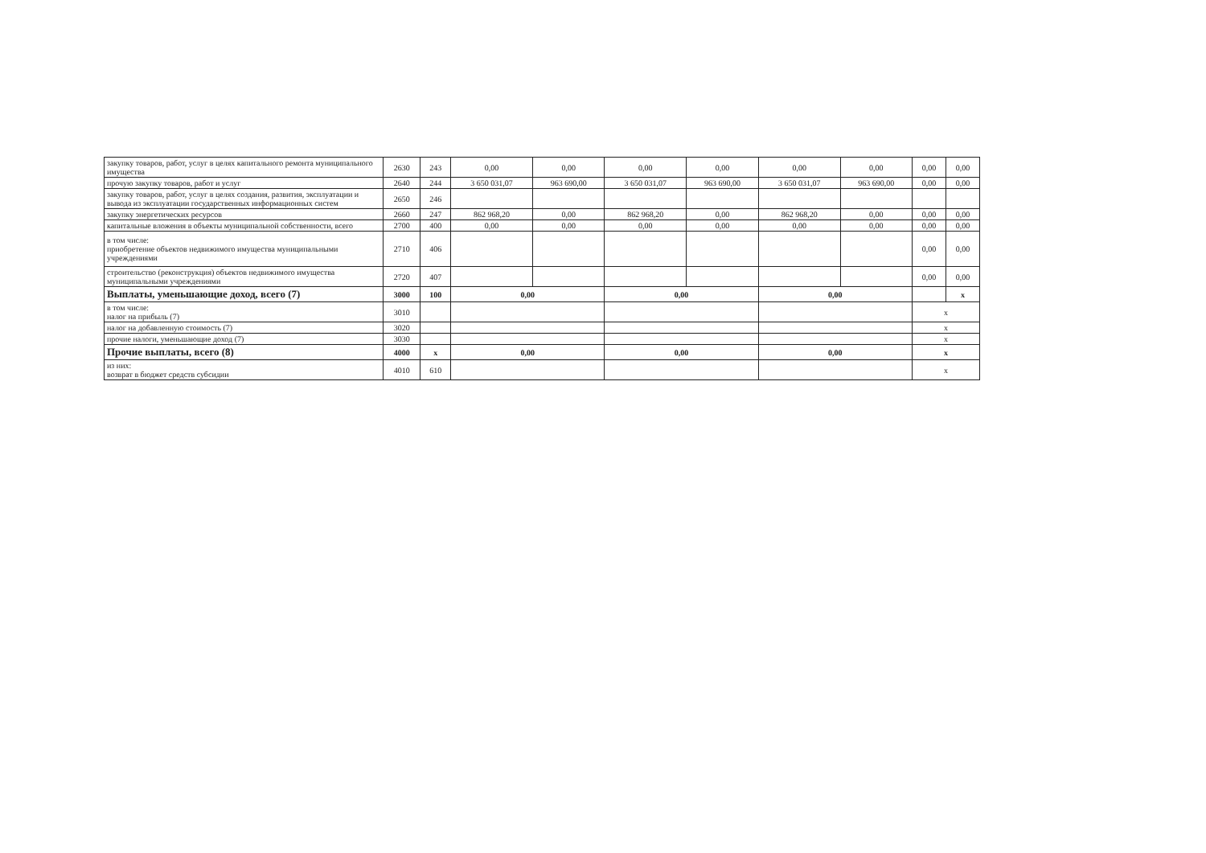| закупку товаров, работ, услуг в целях капитального ремонта муниципального имущества | 2630 | 243 | 0,00 | 0,00 | 0,00 | 0,00 | 0,00 | 0,00 | 0,00 | 0,00 |
| прочую закупку товаров, работ и услуг | 2640 | 244 | 3 650 031,07 | 963 690,00 | 3 650 031,07 | 963 690,00 | 3 650 031,07 | 963 690,00 | 0,00 | 0,00 |
| закупку товаров, работ, услуг в целях создания, развития, эксплуатации и вывода из эксплуатации государственных информационных систем | 2650 | 246 | | | | | | | | |
| закупку энергетических ресурсов | 2660 | 247 | 862 968,20 | 0,00 | 862 968,20 | 0,00 | 862 968,20 | 0,00 | 0,00 | 0,00 |
| капитальные вложения в объекты муниципальной собственности, всего | 2700 | 400 | 0,00 | 0,00 | 0,00 | 0,00 | 0,00 | 0,00 | 0,00 | 0,00 |
| в том числе: приобретение объектов недвижимого имущества муниципальными учреждениями | 2710 | 406 | | | | | | | 0,00 | 0,00 |
| строительство (реконструкция) объектов недвижимого имущества муниципальными учреждениями | 2720 | 407 | | | | | | | 0,00 | 0,00 |
| Выплаты, уменьшающие доход, всего (7) | 3000 | 100 | 0,00 | | 0,00 | | 0,00 | | | x |
| в том числе: налог на прибыль (7) | 3010 | | | | | | | | x | |
| налог на добавленную стоимость (7) | 3020 | | | | | | | | x | |
| прочие налоги, уменьшающие доход (7) | 3030 | | | | | | | | x | |
| Прочие выплаты, всего (8) | 4000 | x | 0,00 | | 0,00 | | 0,00 | | x | |
| из них: возврат в бюджет средств субсидии | 4010 | 610 | | | | | | | x | |